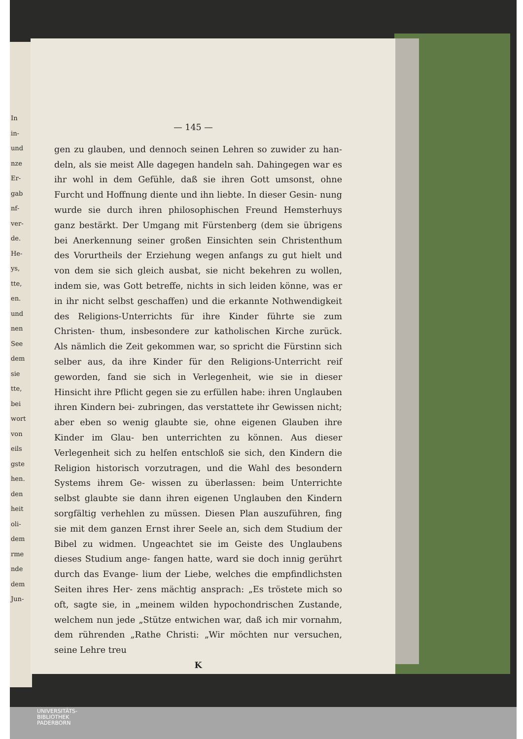In in- und nze Er- gab nf- ver- de. He- ys, tte, en. und nen See dem sie tte, bei wort von eils gste hen. den heit oli- dem rme nde dem Jun-
— 145 —
gen zu glauben, und dennoch seinen Lehren so zuwider zu han- deln, als sie meist Alle dagegen handeln sah. Dahingegen war es ihr wohl in dem Gefühle, daß sie ihren Gott umsonst, ohne Furcht und Hoffnung diente und ihn liebte. In dieser Gesin- nung wurde sie durch ihren philosophischen Freund Hemsterhuys ganz bestärkt. Der Umgang mit Fürstenberg (dem sie übrigens bei Anerkennung seiner großen Einsichten sein Christenthum des Vorurtheils der Erziehung wegen anfangs zu gut hielt und von dem sie sich gleich ausbat, sie nicht bekehren zu wollen, indem sie, was Gott betreffe, nichts in sich leiden könne, was er in ihr nicht selbst geschaffen) und die erkannte Nothwendigkeit des Religions-Unterrichts für ihre Kinder führte sie zum Christen- thum, insbesondere zur katholischen Kirche zurück. Als nämlich die Zeit gekommen war, so spricht die Fürstinn sich selber aus, da ihre Kinder für den Religions-Unterricht reif geworden, fand sie sich in Verlegenheit, wie sie in dieser Hinsicht ihre Pflicht gegen sie zu erfüllen habe: ihren Unglauben ihren Kindern bei- zubringen, das verstattete ihr Gewissen nicht; aber eben so wenig glaubte sie, ohne eigenen Glauben ihre Kinder im Glau- ben unterrichten zu können. Aus dieser Verlegenheit sich zu helfen entschloß sie sich, den Kindern die Religion historisch vorzutragen, und die Wahl des besondern Systems ihrem Ge- wissen zu überlassen: beim Unterrichte selbst glaubte sie dann ihren eigenen Unglauben den Kindern sorgfältig verhehlen zu müssen. Diesen Plan auszuführen, fing sie mit dem ganzen Ernst ihrer Seele an, sich dem Studium der Bibel zu widmen. Ungeachtet sie im Geiste des Unglaubens dieses Studium ange- fangen hatte, ward sie doch innig gerührt durch das Evange- lium der Liebe, welches die empfindlichsten Seiten ihres Her- zens mächtig ansprach: „Es tröstete mich so oft, sagte sie, in „meinem wilden hypochondrischen Zustande, welchem nun jede „Stütze entwichen war, daß ich mir vornahm, dem rührenden „Rathe Christi: „Wir möchten nur versuchen, seine Lehre treu
K
UNIVERSITÄTS-
BIBLIOTHEK
PADERBORN